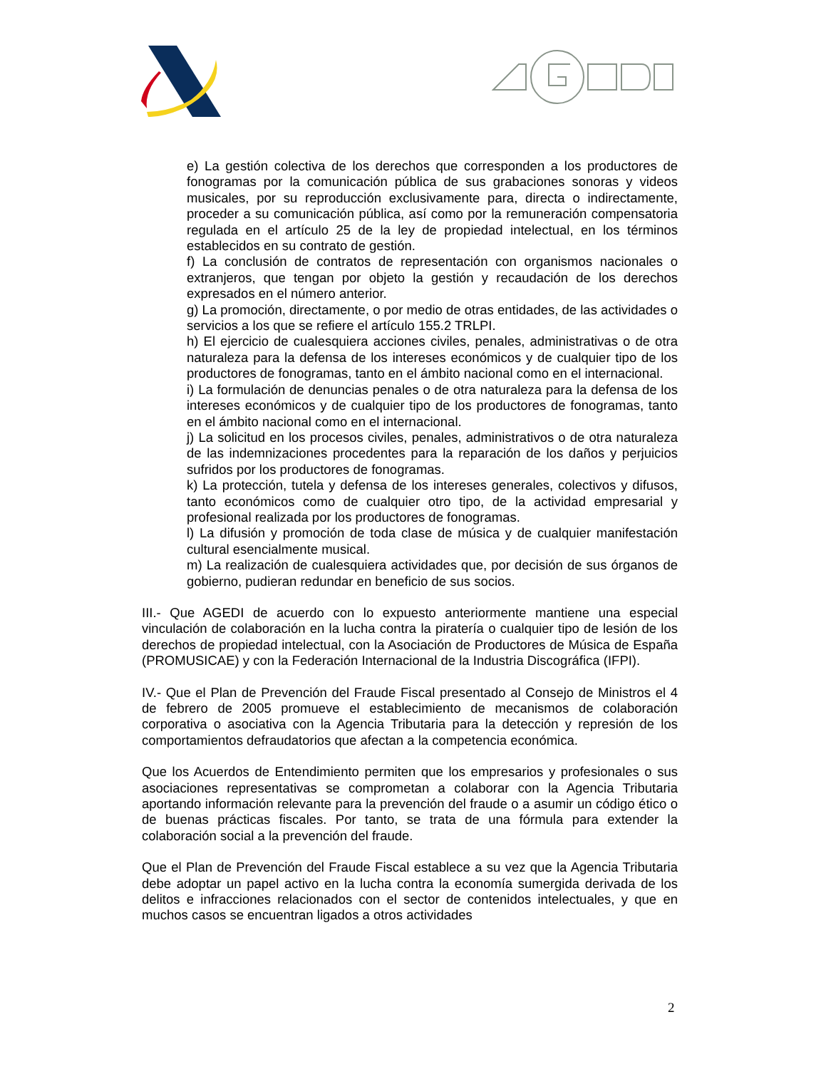e) La gestión colectiva de los derechos que corresponden a los productores de fonogramas por la comunicación pública de sus grabaciones sonoras y videos musicales, por su reproducción exclusivamente para, directa o indirectamente, proceder a su comunicación pública, así como por la remuneración compensatoria regulada en el artículo 25 de la ley de propiedad intelectual, en los términos establecidos en su contrato de gestión.
f) La conclusión de contratos de representación con organismos nacionales o extranjeros, que tengan por objeto la gestión y recaudación de los derechos expresados en el número anterior.
g) La promoción, directamente, o por medio de otras entidades, de las actividades o servicios a los que se refiere el artículo 155.2 TRLPI.
h) El ejercicio de cualesquiera acciones civiles, penales, administrativas o de otra naturaleza para la defensa de los intereses económicos y de cualquier tipo de los productores de fonogramas, tanto en el ámbito nacional como en el internacional.
i) La formulación de denuncias penales o de otra naturaleza para la defensa de los intereses económicos y de cualquier tipo de los productores de fonogramas, tanto en el ámbito nacional como en el internacional.
j) La solicitud en los procesos civiles, penales, administrativos o de otra naturaleza de las indemnizaciones procedentes para la reparación de los daños y perjuicios sufridos por los productores de fonogramas.
k) La protección, tutela y defensa de los intereses generales, colectivos y difusos, tanto económicos como de cualquier otro tipo, de la actividad empresarial y profesional realizada por los productores de fonogramas.
l) La difusión y promoción de toda clase de música y de cualquier manifestación cultural esencialmente musical.
m) La realización de cualesquiera actividades que, por decisión de sus órganos de gobierno, pudieran redundar en beneficio de sus socios.
III.- Que AGEDI de acuerdo con lo expuesto anteriormente mantiene una especial vinculación de colaboración en la lucha contra la piratería o cualquier tipo de lesión de los derechos de propiedad intelectual, con la Asociación de Productores de Música de España (PROMUSICAE) y con la Federación Internacional de la Industria Discográfica (IFPI).
IV.- Que el Plan de Prevención del Fraude Fiscal presentado al Consejo de Ministros el 4 de febrero de 2005 promueve el establecimiento de mecanismos de colaboración corporativa o asociativa con la Agencia Tributaria para la detección y represión de los comportamientos defraudatorios que afectan a la competencia económica.
Que los Acuerdos de Entendimiento permiten que los empresarios y profesionales o sus asociaciones representativas se comprometan a colaborar con la Agencia Tributaria aportando información relevante para la prevención del fraude o a asumir un código ético o de buenas prácticas fiscales. Por tanto, se trata de una fórmula para extender la colaboración social a la prevención del fraude.
Que el Plan de Prevención del Fraude Fiscal establece a su vez que la Agencia Tributaria debe adoptar un papel activo en la lucha contra la economía sumergida derivada de los delitos e infracciones relacionados con el sector de contenidos intelectuales, y que en muchos casos se encuentran ligados a otros actividades
2